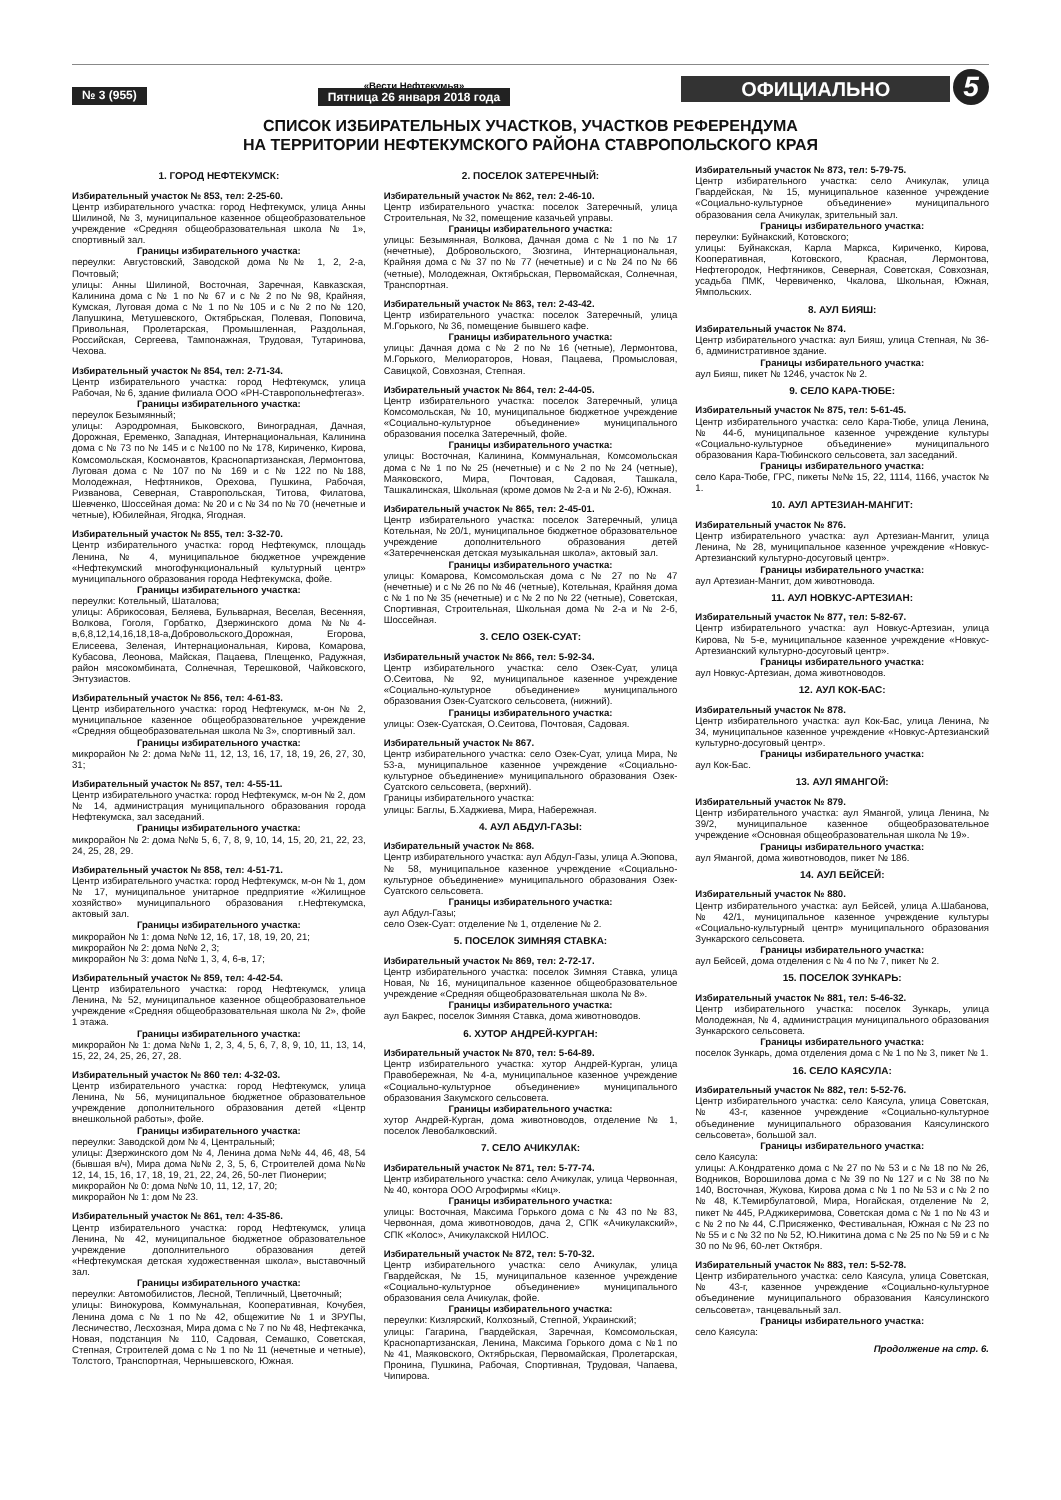№ 3 (955)
«Вести Нефтекумья»
Пятница 26 января 2018 года
ОФИЦИАЛЬНО 5
СПИСОК ИЗБИРАТЕЛЬНЫХ УЧАСТКОВ, УЧАСТКОВ РЕФЕРЕНДУМА
НА ТЕРРИТОРИИ НЕФТЕКУМСКОГО РАЙОНА СТАВРОПОЛЬСКОГО КРАЯ
1. ГОРОД НЕФТЕКУМСК:
Избирательный участок № 853, тел: 2-25-60.
Центр избирательного участка: город Нефтекумск, улица Анны Шилиной, № 3, муниципальное казенное общеобразовательное учреждение «Средняя общеобразовательная школа № 1», спортивный зал.
Границы избирательного участка:
переулки: Августовский, Заводской дома №№ 1, 2, 2-а, Почтовый;
улицы: Анны Шилиной, Восточная, Заречная, Кавказская, Калинина дома с № 1 по № 67 и с № 2 по № 98, Крайняя, Кумская, Луговая дома с № 1 по № 105 и с № 2 по № 120, Лапушкина, Метушевского, Октябрьская, Полевая, Поповича, Привольная, Пролетарская, Промышленная, Раздольная, Российская, Сергеева, Тампонажная, Трудовая, Тутаринова, Чехова.
Избирательный участок № 854, тел: 2-71-34.
Центр избирательного участка: город Нефтекумск, улица Рабочая, № 6, здание филиала ООО «РН-Ставропольнефтегаз».
Границы избирательного участка:
переулок Безымянный;
улицы: Аэродромная, Быковского, Виноградная, Дачная, Дорожная, Еременко, Западная, Интернациональная, Калинина дома с № 73 по № 145 и с №100 по № 178, Кириченко, Кирова, Комсомольская, Космонавтов, Краснопартизанская, Лермонтова, Луговая дома с № 107 по № 169 и с № 122 по №188, Молодежная, Нефтяников, Орехова, Пушкина, Рабочая, Ризванова, Северная, Ставропольская, Титова, Филатова, Шевченко, Шоссейная дома: № 20 и с № 34 по № 70 (нечетные и четные), Юбилейная, Ягодка, Ягодная.
Избирательный участок № 855, тел: 3-32-70.
Центр избирательного участка: город Нефтекумск, площадь Ленина, № 4, муниципальное бюджетное учреждение «Нефтекумский многофункциональный культурный центр» муниципального образования города Нефтекумска, фойе.
Границы избирательного участка:
переулки: Котельный, Шаталова;
улицы: Абрикосовая, Беляева, Бульварная, Веселая, Весенняя, Волкова, Гоголя, Горбатко, Дзержинского дома №№4-в,6,8,12,14,16,18,18-а,Добровольского,Дорожная, Егорова, Елисеева, Зеленая, Интернациональная, Кирова, Комарова, Кубасова, Леонова, Майская, Пацаева, Плещенко, Радужная, район мясокомбината, Солнечная, Терешковой, Чайковского, Энтузиастов.
Избирательный участок № 856, тел: 4-61-83.
Центр избирательного участка: город Нефтекумск, м-он № 2, муниципальное казенное общеобразовательное учреждение «Средняя общеобразовательная школа № 3», спортивный зал.
Границы избирательного участка:
микрорайон № 2: дома №№ 11, 12, 13, 16, 17, 18, 19, 26, 27, 30, 31;
Избирательный участок № 857, тел: 4-55-11.
Центр избирательного участка: город Нефтекумск, м-он № 2, дом № 14, администрация муниципального образования города Нефтекумска, зал заседаний.
Границы избирательного участка:
микрорайон № 2: дома №№ 5, 6, 7, 8, 9, 10, 14, 15, 20, 21, 22, 23, 24, 25, 28, 29.
Избирательный участок № 858, тел: 4-51-71.
Центр избирательного участка: город Нефтекумск, м-он № 1, дом № 17, муниципальное унитарное предприятие «Жилищное хозяйство» муниципального образования г.Нефтекумска, актовый зал.
Границы избирательного участка:
микрорайон № 1: дома №№ 12, 16, 17, 18, 19, 20, 21;
микрорайон № 2: дома №№ 2, 3;
микрорайон № 3: дома №№ 1, 3, 4, 6-в, 17;
Избирательный участок № 859, тел: 4-42-54.
Центр избирательного участка: город Нефтекумск, улица Ленина, № 52, муниципальное казенное общеобразовательное учреждение «Средняя общеобразовательная школа № 2», фойе 1 этажа.
Границы избирательного участка:
микрорайон № 1: дома №№ 1, 2, 3, 4, 5, 6, 7, 8, 9, 10, 11, 13, 14, 15, 22, 24, 25, 26, 27, 28.
Избирательный участок № 860 тел: 4-32-03.
Центр избирательного участка: город Нефтекумск, улица Ленина, № 56, муниципальное бюджетное образовательное учреждение дополнительного образования детей «Центр внешкольной работы», фойе.
Границы избирательного участка:
переулки: Заводской дом № 4, Центральный;
улицы: Дзержинского дом № 4, Ленина дома №№ 44, 46, 48, 54 (бывшая в/ч), Мира дома №№ 2, 3, 5, 6, Строителей дома №№ 12, 14, 15, 16, 17, 18, 19, 21, 22, 24, 26, 50-лет Пионерии;
микрорайон № 0: дома №№ 10, 11, 12, 17, 20;
микрорайон № 1: дом № 23.
Избирательный участок № 861, тел: 4-35-86.
Центр избирательного участка: город Нефтекумск, улица Ленина, № 42, муниципальное бюджетное образовательное учреждение дополнительного образования детей «Нефтекумская детская художественная школа», выставочный зал.
Границы избирательного участка:
переулки: Автомобилистов, Лесной, Тепличный, Цветочный;
улицы: Винокурова, Коммунальная, Кооперативная, Кочубея, Ленина дома с № 1 по № 42, общежитие № 1 и ЗРУПы, Лесничество, Лесхозная, Мира дома с № 7 по № 48, Нефтекачка, Новая, подстанция № 110, Садовая, Семашко, Советская, Степная, Строителей дома с № 1 по № 11 (нечетные и четные), Толстого, Транспортная, Чернышевского, Южная.
2. ПОСЕЛОК ЗАТЕРЕЧНЫЙ:
Избирательный участок № 862, тел: 2-46-10.
Центр избирательного участка: поселок Затеречный, улица Строительная, № 32, помещение казачьей управы.
Границы избирательного участка:
улицы: Безымянная, Волкова, Дачная дома с № 1 по № 17 (нечетные), Добровольского, Зюзгина, Интернациональная, Крайняя дома с № 37 по № 77 (нечетные) и с № 24 по № 66 (четные), Молодежная, Октябрьская, Первомайская, Солнечная, Транспортная.
Избирательный участок № 863, тел: 2-43-42.
Центр избирательного участка: поселок Затеречный, улица М.Горького, № 36, помещение бывшего кафе.
Границы избирательного участка:
улицы: Дачная дома с № 2 по № 16 (четные), Лермонтова, М.Горького, Мелиораторов, Новая, Пацаева, Промысловая, Савицкой, Совхозная, Степная.
Избирательный участок № 864, тел: 2-44-05.
Центр избирательного участка: поселок Затеречный, улица Комсомольская, № 10, муниципальное бюджетное учреждение «Социально-культурное объединение» муниципального образования поселка Затеречный, фойе.
Границы избирательного участка:
улицы: Восточная, Калинина, Коммунальная, Комсомольская дома с № 1 по № 25 (нечетные) и с № 2 по № 24 (четные), Маяковского, Мира, Почтовая, Садовая, Ташкала, Ташкалинская, Школьная (кроме домов № 2-а и № 2-б), Южная.
Избирательный участок № 865, тел: 2-45-01.
Центр избирательного участка: поселок Затеречный, улица Котельная, № 20/1, муниципальное бюджетное образовательное учреждение дополнительного образования детей «Затеречненская детская музыкальная школа», актовый зал.
Границы избирательного участка:
улицы: Комарова, Комсомольская дома с № 27 по № 47 (нечетные) и с № 26 по № 46 (четные), Котельная, Крайняя дома с № 1 по № 35 (нечетные) и с № 2 по № 22 (четные), Советская, Спортивная, Строительная, Школьная дома № 2-а и № 2-б, Шоссейная.
3. СЕЛО ОЗЕК-СУАТ:
Избирательный участок № 866, тел: 5-92-34.
Центр избирательного участка: село Озек-Суат, улица О.Сеитова, № 92, муниципальное казенное учреждение «Социально-культурное объединение» муниципального образования Озек-Суатского сельсовета, (нижний).
Границы избирательного участка:
улицы: Озек-Суатская, О.Сеитова, Почтовая, Садовая.
Избирательный участок № 867.
Центр избирательного участка: село Озек-Суат, улица Мира, № 53-а, муниципальное казенное учреждение «Социально-культурное объединение» муниципального образования Озек-Суатского сельсовета, (верхний).
Границы избирательного участка:
улицы: Баглы, Б.Хаджиева, Мира, Набережная.
4. АУЛ АБДУЛ-ГАЗЫ:
Избирательный участок № 868.
Центр избирательного участка: аул Абдул-Газы, улица А.Эюпова, № 58, муниципальное казенное учреждение «Социально-культурное объединение» муниципального образования Озек-Суатского сельсовета.
Границы избирательного участка:
аул Абдул-Газы;
село Озек-Суат: отделение № 1, отделение № 2.
5. ПОСЕЛОК ЗИМНЯЯ СТАВКА:
Избирательный участок № 869, тел: 2-72-17.
Центр избирательного участка: поселок Зимняя Ставка, улица Новая, № 16, муниципальное казенное общеобразовательное учреждение «Средняя общеобразовательная школа № 8».
Границы избирательного участка:
аул Бакрес, поселок Зимняя Ставка, дома животноводов.
6. ХУТОР АНДРЕЙ-КУРГАН:
Избирательный участок № 870, тел: 5-64-89.
Центр избирательного участка: хутор Андрей-Курган, улица Правобережная, № 4-а, муниципальное казенное учреждение «Социально-культурное объединение» муниципального образования Закумского сельсовета.
Границы избирательного участка:
хутор Андрей-Курган, дома животноводов, отделение № 1, поселок Левобалковский.
7. СЕЛО АЧИКУЛАК:
Избирательный участок № 871, тел: 5-77-74.
Центр избирательного участка: село Ачикулак, улица Червонная, № 40, контора ООО Агрофирмы «Киц».
Границы избирательного участка:
улицы: Восточная, Максима Горького дома с № 43 по № 83, Червонная, дома животноводов, дача 2, СПК «Ачикулакский», СПК «Колос», Ачикулакской НИЛОС.
Избирательный участок № 872, тел: 5-70-32.
Центр избирательного участка: село Ачикулак, улица Гвардейская, № 15, муниципальное казенное учреждение «Социально-культурное объединение» муниципального образования села Ачикулак, фойе.
Границы избирательного участка:
переулки: Кизлярский, Колхозный, Степной, Украинский;
улицы: Гагарина, Гвардейская, Заречная, Комсомольская, Краснопартизанская, Ленина, Максима Горького дома с №1 по № 41, Маяковского, Октябрьская, Первомайская, Пролетарская, Пронина, Пушкина, Рабочая, Спортивная, Трудовая, Чапаева, Чипирова.
Избирательный участок № 873, тел: 5-79-75.
Центр избирательного участка: село Ачикулак, улица Гвардейская, № 15, муниципальное казенное учреждение «Социально-культурное объединение» муниципального образования села Ачикулак, зрительный зал.
Границы избирательного участка:
переулки: Буйнакский, Котовского;
улицы: Буйнакская, Карла Маркса, Кириченко, Кирова, Кооперативная, Котовского, Красная, Лермонтова, Нефтегородок, Нефтяников, Северная, Советская, Совхозная, усадьба ПМК, Черевиченко, Чкалова, Школьная, Южная, Ямпольских.
8. АУЛ БИЯШ:
Избирательный участок № 874.
Центр избирательного участка: аул Бияш, улица Степная, № 36-б, административное здание.
Границы избирательного участка:
аул Бияш, пикет № 1246, участок № 2.
9. СЕЛО КАРА-ТЮБЕ:
Избирательный участок № 875, тел: 5-61-45.
Центр избирательного участка: село Кара-Тюбе, улица Ленина, № 44-б, муниципальное казенное учреждение культуры «Социально-культурное объединение» муниципального образования Кара-Тюбинского сельсовета, зал заседаний.
Границы избирательного участка:
село Кара-Тюбе, ГРС, пикеты №№ 15, 22, 1114, 1166, участок № 1.
10. АУЛ АРТЕЗИАН-МАНГИТ:
Избирательный участок № 876.
Центр избирательного участка: аул Артезиан-Мангит, улица Ленина, № 28, муниципальное казенное учреждение «Новкус-Артезианский культурно-досуговый центр».
Границы избирательного участка:
аул Артезиан-Мангит, дом животновода.
11. АУЛ НОВКУС-АРТЕЗИАН:
Избирательный участок № 877, тел: 5-82-67.
Центр избирательного участка: аул Новкус-Артезиан, улица Кирова, № 5-е, муниципальное казенное учреждение «Новкус-Артезианский культурно-досуговый центр».
Границы избирательного участка:
аул Новкус-Артезиан, дома животноводов.
12. АУЛ КОК-БАС:
Избирательный участок № 878.
Центр избирательного участка: аул Кок-Бас, улица Ленина, № 34, муниципальное казенное учреждение «Новкус-Артезианский культурно-досуговый центр».
Границы избирательного участка:
аул Кок-Бас.
13. АУЛ ЯМАНГОЙ:
Избирательный участок № 879.
Центр избирательного участка: аул Ямангой, улица Ленина, № 39/2, муниципальное казенное общеобразовательное учреждение «Основная общеобразовательная школа № 19».
Границы избирательного участка:
аул Ямангой, дома животноводов, пикет № 186.
14. АУЛ БЕЙСЕЙ:
Избирательный участок № 880.
Центр избирательного участка: аул Бейсей, улица А.Шабанова, № 42/1, муниципальное казенное учреждение культуры «Социально-культурный центр» муниципального образования Зункарского сельсовета.
Границы избирательного участка:
аул Бейсей, дома отделения с № 4 по № 7, пикет № 2.
15. ПОСЕЛОК ЗУНКАРЬ:
Избирательный участок № 881, тел: 5-46-32.
Центр избирательного участка: поселок Зункарь, улица Молодежная, № 4, администрация муниципального образования Зункарского сельсовета.
Границы избирательного участка:
поселок Зункарь, дома отделения дома с № 1 по № 3, пикет № 1.
16. СЕЛО КАЯСУЛА:
Избирательный участок № 882, тел: 5-52-76.
Центр избирательного участка: село Каясула, улица Советская, № 43-г, казенное учреждение «Социально-культурное объединение муниципального образования Каясулинского сельсовета», большой зал.
Границы избирательного участка:
село Каясула:
улицы: А.Кондратенко дома с № 27 по № 53 и с № 18 по № 26, Водников, Ворошилова дома с № 39 по № 127 и с № 38 по № 140, Восточная, Жукова, Кирова дома с № 1 по № 53 и с № 2 по № 48, К.Темирбулатовой, Мира, Ногайская, отделение № 2, пикет № 445, Р.Аджикеримова, Советская дома с № 1 по № 43 и с № 2 по № 44, С.Присяженко, Фестивальная, Южная с № 23 по № 55 и с № 32 по № 52, Ю.Никитина дома с № 25 по № 59 и с № 30 по № 96, 60-лет Октября.
Избирательный участок № 883, тел: 5-52-78.
Центр избирательного участка: село Каясула, улица Советская, № 43-г, казенное учреждение «Социально-культурное объединение муниципального образования Каясулинского сельсовета», танцевальный зал.
Границы избирательного участка:
село Каясула:
Продолжение на стр. 6.